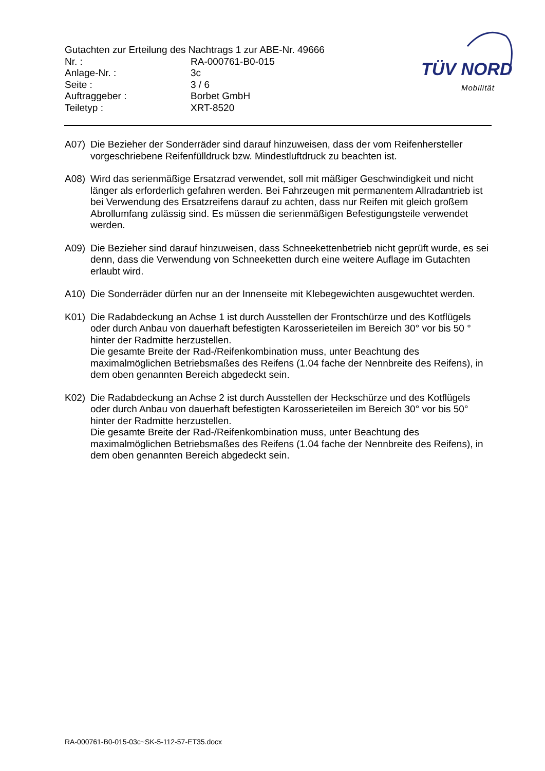Gutachten zur Erteilung des Nachtrags 1 zur ABE-Nr. 49666
| Nr. : | RA-000761-B0-015 |
| Anlage-Nr. : | 3c |
| Seite : | 3 / 6 |
| Auftraggeber : | Borbet GmbH |
| Teiletyp : | XRT-8520 |
TÜV NORD
Mobilität
A07) Die Bezieher der Sonderräder sind darauf hinzuweisen, dass der vom Reifenhersteller vorgeschriebene Reifenfülldruck bzw. Mindestluftdruck zu beachten ist.
A08) Wird das serienmäßige Ersatzrad verwendet, soll mit mäßiger Geschwindigkeit und nicht länger als erforderlich gefahren werden. Bei Fahrzeugen mit permanentem Allradantrieb ist bei Verwendung des Ersatzreifens darauf zu achten, dass nur Reifen mit gleich großem Abrollumfang zulässig sind. Es müssen die serienmäßigen Befestigungsteile verwendet werden.
A09) Die Bezieher sind darauf hinzuweisen, dass Schneekettenbetrieb nicht geprüft wurde, es sei denn, dass die Verwendung von Schneeketten durch eine weitere Auflage im Gutachten erlaubt wird.
A10) Die Sonderräder dürfen nur an der Innenseite mit Klebegewichten ausgewuchtet werden.
K01) Die Radabdeckung an Achse 1 ist durch Ausstellen der Frontschürze und des Kotflügels oder durch Anbau von dauerhaft befestigten Karosserieteilen im Bereich 30° vor bis 50 ° hinter der Radmitte herzustellen.
Die gesamte Breite der Rad-/Reifenkombination muss, unter Beachtung des maximalmöglichen Betriebsmaßes des Reifens (1.04 fache der Nennbreite des Reifens), in dem oben genannten Bereich abgedeckt sein.
K02) Die Radabdeckung an Achse 2 ist durch Ausstellen der Heckschürze und des Kotflügels oder durch Anbau von dauerhaft befestigten Karosserieteilen im Bereich 30° vor bis 50° hinter der Radmitte herzustellen.
Die gesamte Breite der Rad-/Reifenkombination muss, unter Beachtung des maximalmöglichen Betriebsmaßes des Reifens (1.04 fache der Nennbreite des Reifens), in dem oben genannten Bereich abgedeckt sein.
RA-000761-B0-015-03c~SK-5-112-57-ET35.docx